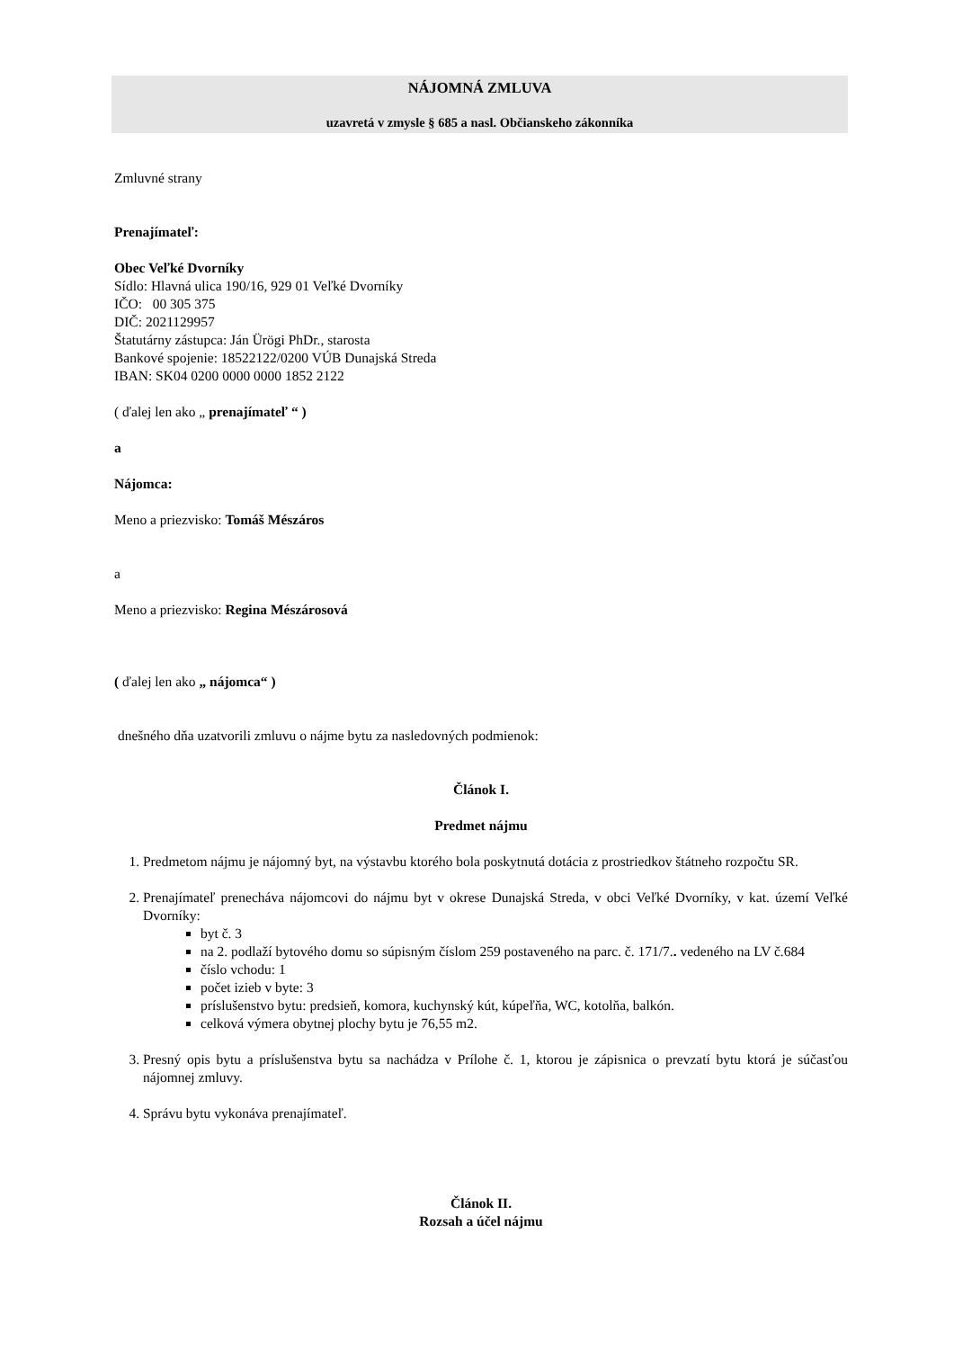NÁJOMNÁ ZMLUVA
uzavretá v zmysle § 685 a nasl. Občianskeho zákonníka
Zmluvné strany
Prenajímateľ:
Obec Veľké Dvorníky
Sídlo: Hlavná ulica 190/16, 929 01 Veľké Dvorníky
IČO: 00 305 375
DIČ: 2021129957
Štatutárny zástupca: Ján Ürögi PhDr., starosta
Bankové spojenie: 18522122/0200 VÚB Dunajská Streda
IBAN: SK04 0200 0000 0000 1852 2122
( ďalej len ako „ prenajímateľ “ )
a
Nájomca:
Meno a priezvisko: Tomáš Mészáros
a
Meno a priezvisko: Regina Mészárosová
( ďalej len ako „ nájomca“ )
dnešného dňa uzatvorili zmluvu o nájme bytu za nasledovných podmienok:
Článok I.
Predmet nájmu
1. Predmetom nájmu je nájomný byt, na výstavbu ktorého bola poskytnutá dotácia z prostriedkov štátneho rozpočtu SR.
2. Prenajímateľ prenecháva nájomcovi do nájmu byt v okrese Dunajská Streda, v obci Veľké Dvorníky, v kat. území Veľké Dvorníky:
byt č. 3
na 2. podlaží bytového domu so súpisným číslom 259 postaveného na parc. č. 171/7.. vedeného na LV č.684
číslo vchodu: 1
počet izieb v byte: 3
príslušenstvo bytu: predsieň, komora, kuchynský kút, kúpeľňa, WC, kotolňa, balkón.
celková výmera obytnej plochy bytu je 76,55 m2.
3. Presný opis bytu a príslušenstva bytu sa nachádza v Prílohe č. 1, ktorou je zápisnica o prevzatí bytu ktorá je súčasťou nájomnej zmluvy.
4. Správu bytu vykonáva prenajímateľ.
Článok II.
Rozsah a účel nájmu